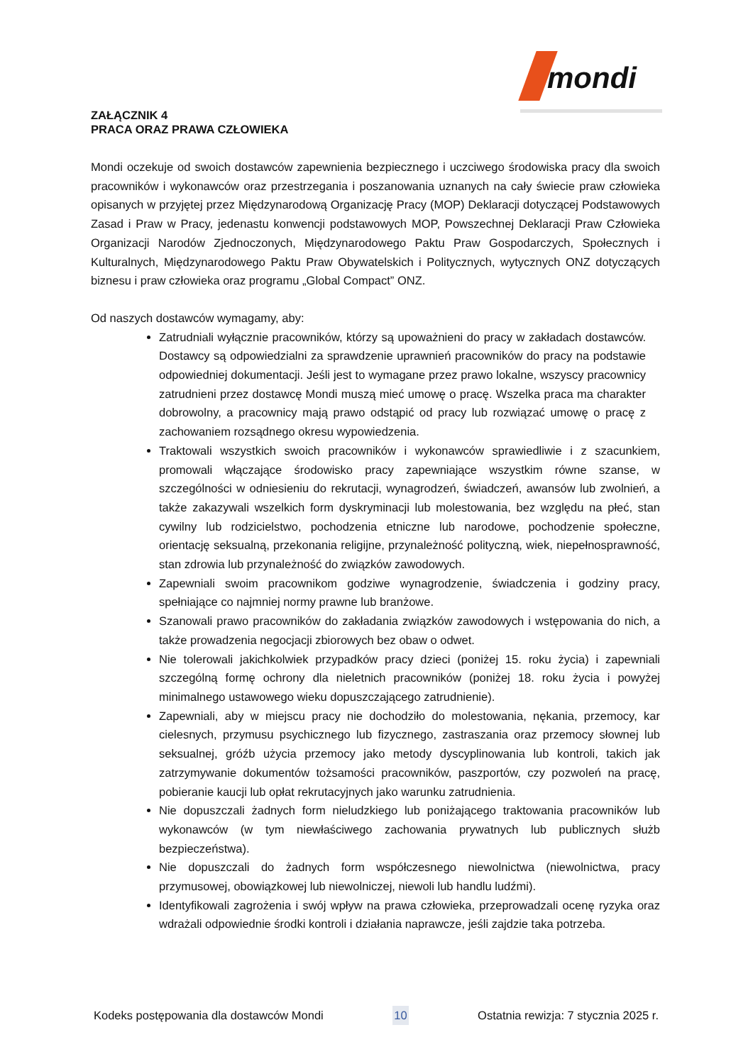mondi
ZAŁĄCZNIK 4
PRACA ORAZ PRAWA CZŁOWIEKA
Mondi oczekuje od swoich dostawców zapewnienia bezpiecznego i uczciwego środowiska pracy dla swoich pracowników i wykonawców oraz przestrzegania i poszanowania uznanych na cały świecie praw człowieka opisanych w przyjętej przez Międzynarodową Organizację Pracy (MOP) Deklaracji dotyczącej Podstawowych Zasad i Praw w Pracy, jedenastu konwencji podstawowych MOP, Powszechnej Deklaracji Praw Człowieka Organizacji Narodów Zjednoczonych, Międzynarodowego Paktu Praw Gospodarczych, Społecznych i Kulturalnych, Międzynarodowego Paktu Praw Obywatelskich i Politycznych, wytycznych ONZ dotyczących biznesu i praw człowieka oraz programu „Global Compact” ONZ.
Od naszych dostawców wymagamy, aby:
Zatrudniali wyłącznie pracowników, którzy są upoważnieni do pracy w zakładach dostawców. Dostawcy są odpowiedzialni za sprawdzenie uprawnień pracowników do pracy na podstawie odpowiedniej dokumentacji. Jeśli jest to wymagane przez prawo lokalne, wszyscy pracownicy zatrudnieni przez dostawcę Mondi muszą mieć umowę o pracę. Wszelka praca ma charakter dobrowolny, a pracownicy mają prawo odstąpić od pracy lub rozwiązać umowę o pracę z zachowaniem rozsądnego okresu wypowiedzenia.
Traktowali wszystkich swoich pracowników i wykonawców sprawiedliwie i z szacunkiem, promowali włączające środowisko pracy zapewniające wszystkim równe szanse, w szczególności w odniesieniu do rekrutacji, wynagrodzeń, świadczeń, awansów lub zwolnień, a także zakazywali wszelkich form dyskryminacji lub molestowania, bez względu na płeć, stan cywilny lub rodzicielstwo, pochodzenia etniczne lub narodowe, pochodzenie społeczne, orientację seksualną, przekonania religijne, przynależność polityczną, wiek, niepełnosprawność, stan zdrowia lub przynależność do związków zawodowych.
Zapewniali swoim pracownikom godziwe wynagrodzenie, świadczenia i godziny pracy, spełniające co najmniej normy prawne lub branżowe.
Szanowali prawo pracowników do zakładania związków zawodowych i wstępowania do nich, a także prowadzenia negocjacji zbiorowych bez obaw o odwet.
Nie tolerowali jakichkolwiek przypadków pracy dzieci (poniżej 15. roku życia) i zapewniali szczególną formę ochrony dla nieletnich pracowników (poniżej 18. roku życia i powyżej minimalnego ustawowego wieku dopuszczającego zatrudnienie).
Zapewniali, aby w miejscu pracy nie dochodziło do molestowania, nękania, przemocy, kar cielesnych, przymusu psychicznego lub fizycznego, zastraszania oraz przemocy słownej lub seksualnej, gróźb użycia przemocy jako metody dyscyplinowania lub kontroli, takich jak zatrzymywanie dokumentów tożsamości pracowników, paszportów, czy pozwoleń na pracę, pobieranie kaucji lub opłat rekrutacyjnych jako warunku zatrudnienia.
Nie dopuszczali żadnych form nieludzkiego lub poniżającego traktowania pracowników lub wykonawców (w tym niewłaściwego zachowania prywatnych lub publicznych służb bezpieczeństwa).
Nie dopuszczali do żadnych form współczesnego niewolnictwa (niewolnictwa, pracy przymusowej, obowiązkowej lub niewolniczej, niewoli lub handlu ludźmi).
Identyfikowali zagrożenia i swój wpływ na prawa człowieka, przeprowadzali ocenę ryzyka oraz wdrażali odpowiednie środki kontroli i działania naprawcze, jeśli zajdzie taka potrzeba.
Kodeks postępowania dla dostawców Mondi 10 Ostatnia rewizja: 7 stycznia 2025 r.